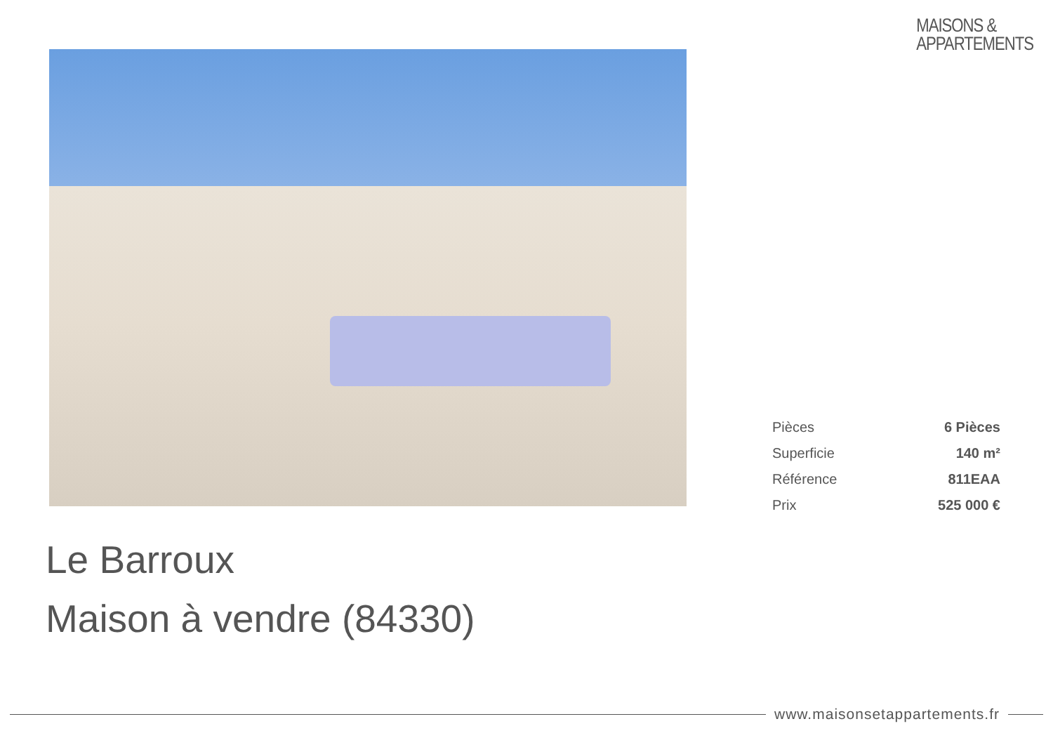MAISONS &
APPARTEMENTS
| Pièces | 6 Pièces |
| Superficie | 140 m² |
| Référence | 811EAA |
| Prix | 525 000 € |
Le Barroux
Maison à vendre (84330)
www.maisonsetappartements.fr